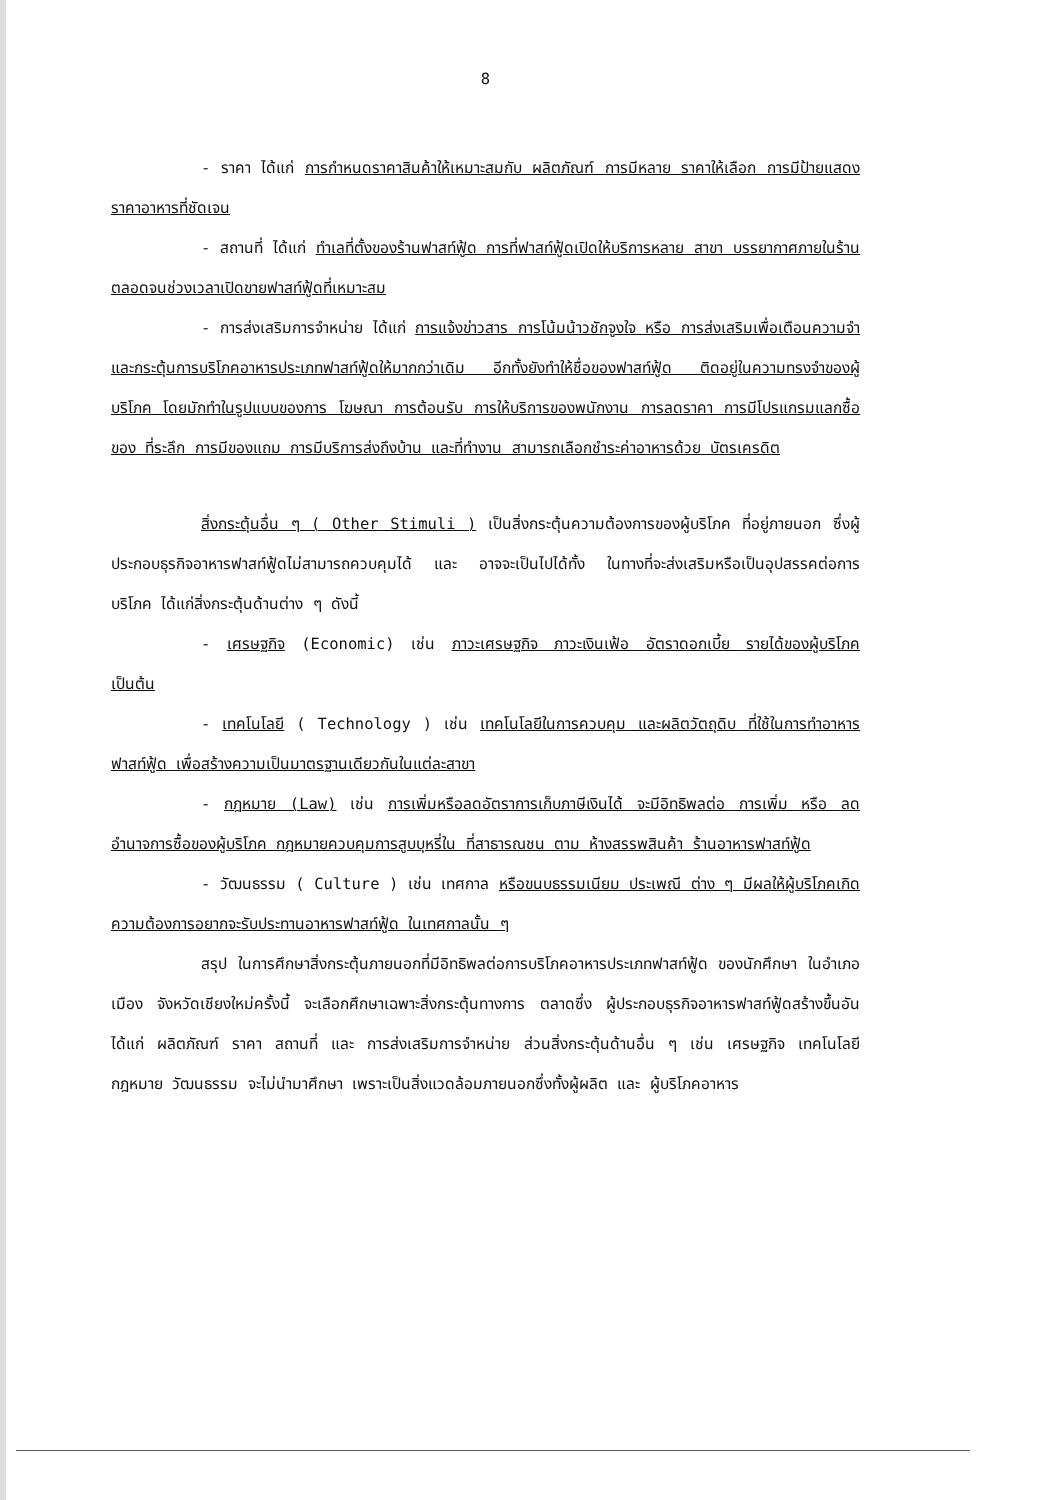8
- ราคา ได้แก่ การกำหนดราคาสินค้าให้เหมาะสมกับ ผลิตภัณฑ์ การมีหลาย ราคาให้เลือก การมีป้ายแสดงราคาอาหารที่ชัดเจน
- สถานที่ ได้แก่ ทำเลที่ตั้งของร้านฟาสท์ฟู้ด การที่ฟาสท์ฟู้ดเปิดให้บริการหลาย สาขา บรรยากาศภายในร้าน ตลอดจนช่วงเวลาเปิดขายฟาสท์ฟู้ดที่เหมาะสม
- การส่งเสริมการจำหน่าย ได้แก่ การแจ้งข่าวสาร การโน้มน้าวชักจูงใจ หรือ การส่งเสริมเพื่อเตือนความจำ และกระตุ้นการบริโภคอาหารประเภทฟาสท์ฟู้ดให้มากกว่าเดิม อีกทั้งยังทำให้ชื่อของฟาสท์ฟู้ด ติดอยู่ในความทรงจำของผู้บริโภค โดยมักทำในรูปแบบของการ โฆษณา การต้อนรับ การให้บริการของพนักงาน การลดราคา การมีโปรแกรมแลกซื้อของ ที่ระลึก การมีของแถม การมีบริการส่งถึงบ้าน และที่ทำงาน สามารถเลือกชำระค่าอาหารด้วย บัตรเครดิต
สิ่งกระตุ้นอื่น ๆ ( Other Stimuli ) เป็นสิ่งกระตุ้นความต้องการของผู้บริโภค ที่อยู่ภายนอก ซึ่งผู้ประกอบธุรกิจอาหารฟาสท์ฟู้ดไม่สามารถควบคุมได้ และ อาจจะเป็นไปได้ทั้ง ในทางที่จะส่งเสริมหรือเป็นอุปสรรคต่อการบริโภค ได้แก่สิ่งกระตุ้นด้านต่าง ๆ ดังนี้
- เศรษฐกิจ (Economic) เช่น ภาวะเศรษฐกิจ ภาวะเงินเฟ้อ อัตราดอกเบี้ย รายได้ของผู้บริโภค เป็นต้น
- เทคโนโลยี ( Technology ) เช่น เทคโนโลยีในการควบคุม และผลิตวัตถุดิบ ที่ใช้ในการทำอาหารฟาสท์ฟู้ด เพื่อสร้างความเป็นมาตรฐานเดียวกันในแต่ละสาขา
- กฎหมาย (Law) เช่น การเพิ่มหรือลดอัตราการเก็บภาษีเงินได้ จะมีอิทธิพลต่อ การเพิ่ม หรือ ลดอำนาจการซื้อของผู้บริโภค กฎหมายควบคุมการสูบบุหรี่ใน ที่สาธารณชน ตาม ห้างสรรพสินค้า ร้านอาหารฟาสท์ฟู้ด
- วัฒนธรรม ( Culture ) เช่น เทศกาล หรือขนบธรรมเนียม ประเพณี ต่าง ๆ มีผลให้ผู้บริโภคเกิดความต้องการอยากจะรับประทานอาหารฟาสท์ฟู้ด ในเทศกาลนั้น ๆ
สรุป ในการศึกษาสิ่งกระตุ้นภายนอกที่มีอิทธิพลต่อการบริโภคอาหารประเภทฟาสท์ฟู้ด ของนักศึกษา ในอำเภอเมือง จังหวัดเชียงใหม่ครั้งนี้ จะเลือกศึกษาเฉพาะสิ่งกระตุ้นทางการ ตลาดซึ่ง ผู้ประกอบธุรกิจอาหารฟาสท์ฟู้ดสร้างขึ้นอัน ได้แก่ ผลิตภัณฑ์ ราคา สถานที่ และ การส่งเสริมการจำหน่าย ส่วนสิ่งกระตุ้นด้านอื่น ๆ เช่น เศรษฐกิจ เทคโนโลยี กฎหมาย วัฒนธรรม จะไม่นำมาศึกษา เพราะเป็นสิ่งแวดล้อมภายนอกซึ่งทั้งผู้ผลิต และ ผู้บริโภคอาหาร